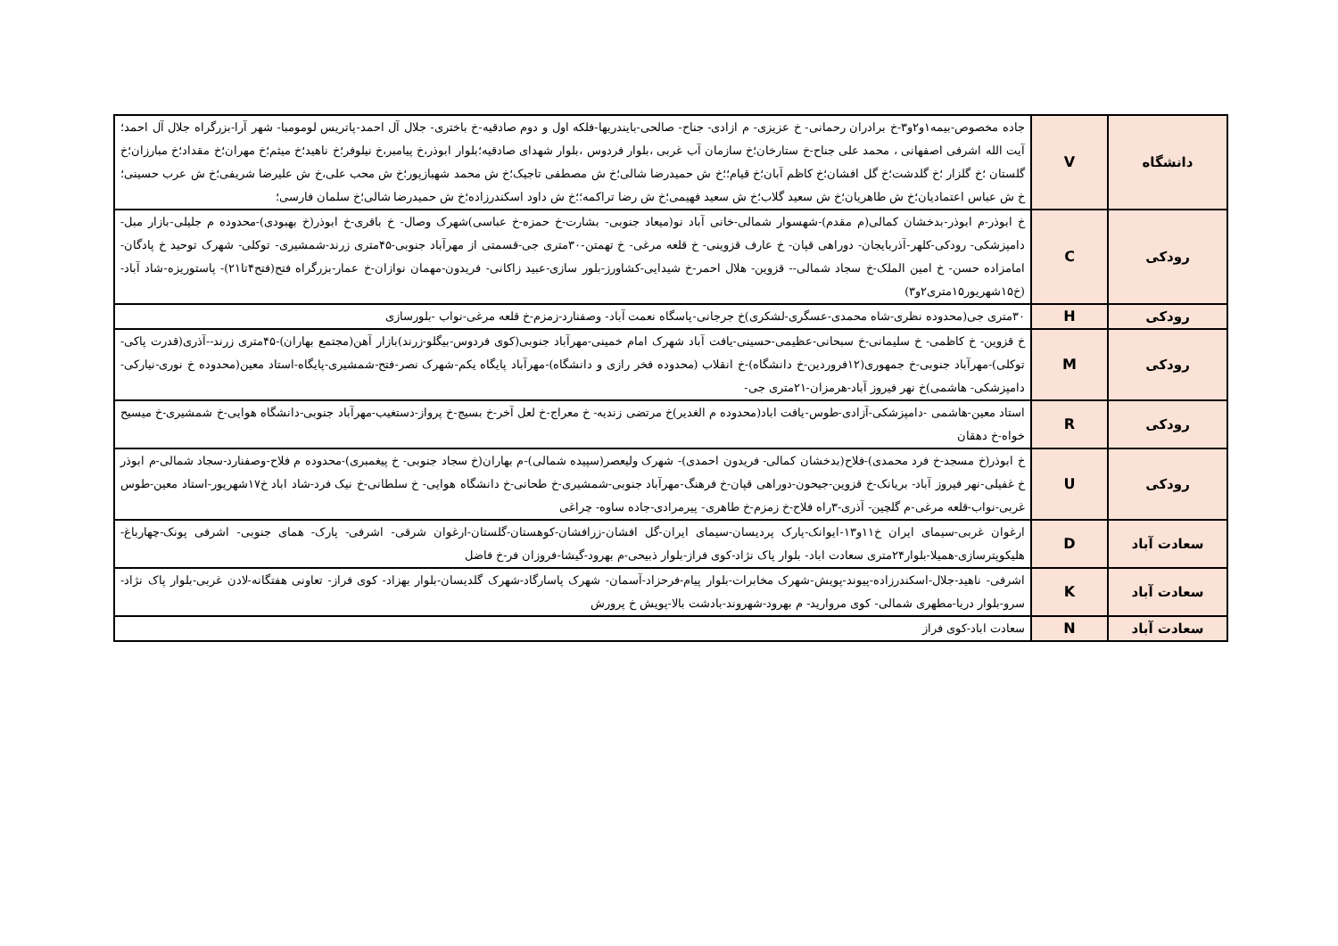| دانشگاه | V | جاده مخصوص-بیمه۱و۲و۳-خ برادران رحمانی- خ عزیزی- م ازادی- جناح- صالحی-بایندریها-فلکه اول و دوم صادقیه-خ باختری- جلال آل احمد-پاتریس لومومبا- شهر آرا-بزرگراه جلال آل احمد؛ آیت الله اشرفی اصفهانی ، محمد علی جناح-خ ستارخان؛خ سازمان آب غربی ،بلوار فردوس ،بلوار شهدای صادقیه؛بلوار ابوذر،خ پیامبر،خ نیلوفر؛خ ناهید؛خ میثم؛خ مهران؛خ مقداد؛خ مبارزان؛خ گلستان ؛خ گلزار ؛خ گلدشت؛خ گل افشان؛خ کاظم آبان؛خ قیام؛؛خ ش حمیدرضا شالی؛خ ش مصطفی تاجیک؛خ ش محمد شهبازپور؛خ ش محب علی،خ ش علیرضا شریفی؛خ ش عرب حسینی؛خ ش عباس اعتمادیان؛خ ش طاهریان؛خ ش سعید گلاب؛خ ش سعید فهیمی؛خ ش رضا تراکمه؛؛خ ش داود اسکندرزاده؛خ ش حمیدرضا شالی؛خ سلمان فارسی؛ |
| رودکی | C | خ ابوذر-م ابوذر-بدخشان کمالی(م مقدم)-شهسوار شمالی-خانی آباد نو(میعاد جنوبی- بشارت-خ حمزه-خ عباسی)شهرک وصال- خ باقری-خ ابوذر(خ بهبودی)-محدوده م جلیلی-بازار مبل-دامپزشکی- رودکی-کلهر-آذربایجان- دوراهی قپان- خ عارف قزوینی- خ قلعه مرغی- خ تهمتن-۳۰متری جی-قسمتی از مهرآباد جنوبی-۴۵متری زرند-شمشیری- توکلی- شهرک توحید خ پادگان- امامزاده حسن- خ امین الملک-خ سجاد شمالی-- قزوین- هلال احمر-خ شیدایی-کشاورز-بلور سازی-عبید زاکانی- فریدون-مهمان نوازان-خ عمار-بزرگراه فتح(فتح۴تا۲۱)- پاستوریزه-شاد آباد-(خ۱۵شهریور۱۵متری۲و۳) |
| رودکی | H | ۳۰متری جی(محدوده نظری-شاه محمدی-عسگری-لشکری)خ جرجانی-پاسگاه نعمت آباد- وصفنارد-زمزم-خ قلعه مرغی-نواب -بلورسازی |
| رودکی | M | خ قزوین- خ کاظمی- خ سلیمانی-خ سبحانی-عظیمی-حسینی-یافت آباد شهرک امام خمینی-مهرآباد جنوبی(کوی فردوس-بیگلو-زرند)بازار آهن(مجتمع بهاران)-۴۵متری زرند--آذری(قدرت پاکی-توکلی)-مهرآباد جنوبی-خ جمهوری(۱۲فروردین-خ دانشگاه)-خ انقلاب (محدوده فخر رازی و دانشگاه)-مهرآباد پایگاه یکم-شهرک نصر-فتح-شمشیری-پایگاه-استاد معین(محدوده خ نوری-نیارکی-دامپزشکی- هاشمی)خ نهر فیروز آباد-هرمزان-۲۱متری جی- |
| رودکی | R | استاد معین-هاشمی -دامپزشکی-آزادی-طوس-یافت اباد(محدوده م الغدیر)خ مرتضی زندیه- خ معراج-خ لعل آخر-خ بسیج-خ پرواز-دستغیب-مهرآباد جنوبی-دانشگاه هوایی-خ شمشیری-خ میسیح خواه-خ دهقان |
| رودکی | U | خ ابوذر(خ مسجد-خ فرد محمدی)-فلاح(بدخشان کمالی- فریدون احمدی)- شهرک ولیعصر(سپیده شمالی)-م بهاران(خ سجاد جنوبی- خ پیغمبری)-محدوده م فلاح-وصفنارد-سجاد شمالی-م ابوذر خ غفیلی-نهر فیروز آباد- بریانک-خ قزوین-جیحون-دوراهی قپان-خ فرهنگ-مهرآباد جنوبی-شمشیری-خ طحانی-خ دانشگاه هوایی- خ سلطانی-خ نیک فرد-شاد اباد خ۱۷شهریور-استاد معین-طوس غربی-نواب-قلعه مرغی-م گلچین- آذری-۳راه فلاح-خ زمزم-خ طاهری- پیرمرادی-جاده ساوه- چراغی |
| سعادت آباد | D | ارغوان غربی-سیمای ایران خ۱۱و۱۳-ایوانک-پارک پردیسان-سیمای ایران-گل افشان-زرافشان-کوهستان-گلستان-ارغوان شرقی- اشرفی- پارک- همای جنوبی- اشرفی پونک-چهارباغ-هلیکوپترسازی-همیلا-بلوار۲۴متری سعادت اباد- بلوار پاک نژاد-کوی فراز-بلوار ذبیحی-م بهرود-گیشا-فروزان فر-خ فاضل |
| سعادت آباد | K | اشرفی- ناهید-جلال-اسکندرزاده-پیوند-پویش-شهرک مخابرات-بلوار پیام-فرحزاد-آسمان- شهرک پاسارگاد-شهرک گلدیسان-بلوار بهزاد- کوی فراز- تعاونی هفتگانه-لادن غربی-بلوار پاک نژاد-سرو-بلوار دریا-مطهری شمالی- کوی مروارید- م بهرود-شهروند-بادشت بالا-پویش خ پرورش |
| سعادت آباد | N | سعادت اباد-کوی فراز |